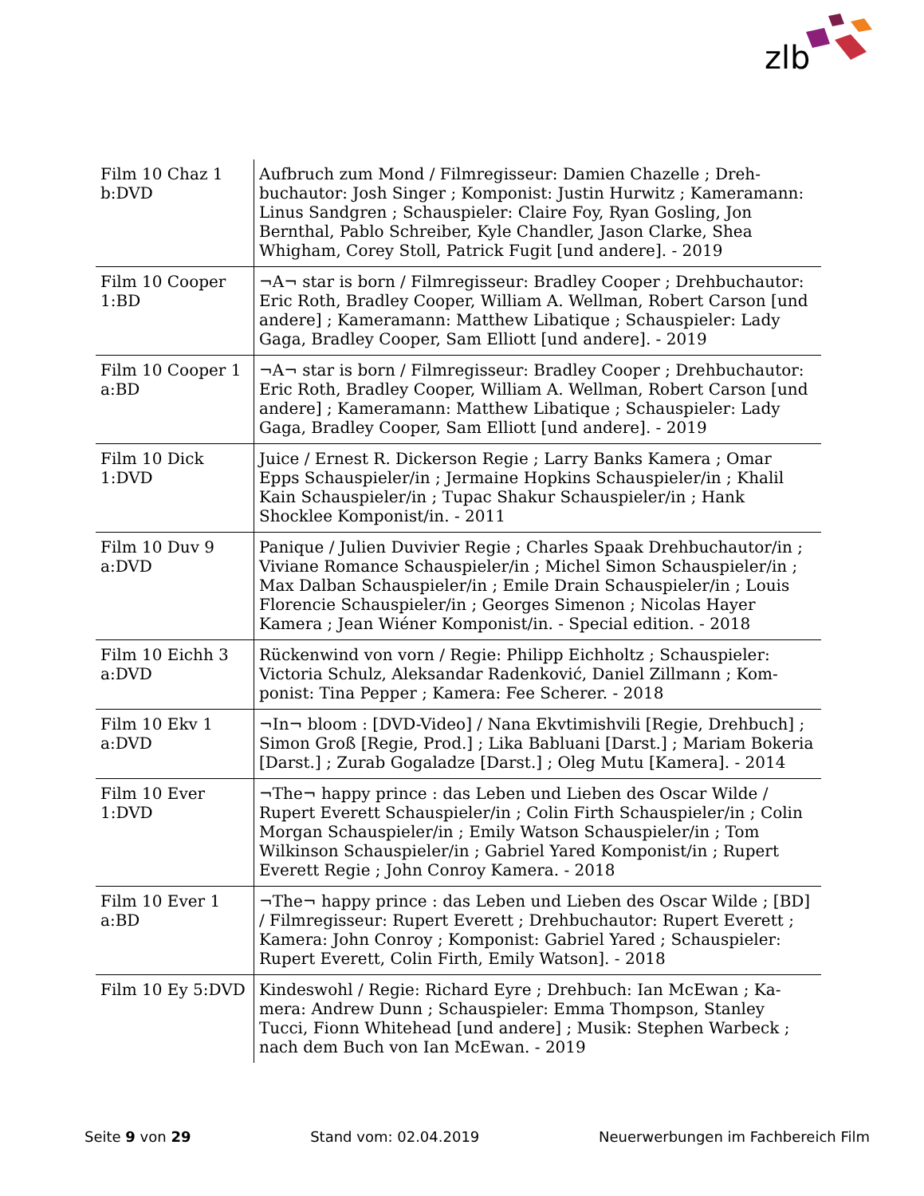zlb
| Film 10 Chaz 1 b:DVD | Aufbruch zum Mond / Filmregisseur: Damien Chazelle ; Dreh­buchautor: Josh Singer ; Komponist: Justin Hurwitz ; Kamera­mann: Linus Sandgren ; Schauspieler: Claire Foy, Ryan Gosling, Jon Bernthal, Pablo Schreiber, Kyle Chandler, Jason Clarke, Shea Whigham, Corey Stoll, Patrick Fugit [und andere]. - 2019 |
| Film 10 Cooper 1:BD | ¬A¬ star is born / Filmregisseur: Bradley Cooper ; Drehbuchau­tor: Eric Roth, Bradley Cooper, William A. Wellman, Robert Car­son [und andere] ; Kameramann: Matthew Libatique ; Schauspie­ler: Lady Gaga, Bradley Cooper, Sam Elliott [und andere]. - 2019 |
| Film 10 Cooper 1 a:BD | ¬A¬ star is born / Filmregisseur: Bradley Cooper ; Drehbuchau­tor: Eric Roth, Bradley Cooper, William A. Wellman, Robert Car­son [und andere] ; Kameramann: Matthew Libatique ; Schauspie­ler: Lady Gaga, Bradley Cooper, Sam Elliott [und andere]. - 2019 |
| Film 10 Dick 1:DVD | Juice / Ernest R. Dickerson Regie ; Larry Banks Kamera ; Omar Epps Schauspieler/in ; Jermaine Hopkins Schauspieler/in ; Khalil Kain Schauspieler/in ; Tupac Shakur Schauspieler/in ; Hank Shocklee Komponist/in. - 2011 |
| Film 10 Duv 9 a:DVD | Panique / Julien Duvivier Regie ; Charles Spaak Drehbuchautor/in ; Viviane Romance Schauspieler/in ; Michel Simon Schauspie­ler/in ; Max Dalban Schauspieler/in ; Emile Drain Schauspieler/in ; Louis Florencie Schauspieler/in ; Georges Simenon ; Nicolas Hayer Kamera ; Jean Wiéner Komponist/in. - Special edition. - 2018 |
| Film 10 Eichh 3 a:DVD | Rückenwind von vorn / Regie: Philipp Eichholtz ; Schauspieler: Victoria Schulz, Aleksandar Radenković, Daniel Zillmann ; Kom­ponist: Tina Pepper ; Kamera: Fee Scherer. - 2018 |
| Film 10 Ekv 1 a:DVD | ¬In¬ bloom : [DVD-Video] / Nana Ekvtimishvili [Regie, Dreh­buch] ; Simon Groß [Regie, Prod.] ; Lika Babluani [Darst.] ; Ma­riam Bokeria [Darst.] ; Zurab Gogaladze [Darst.] ; Oleg Mutu [Kamera]. - 2014 |
| Film 10 Ever 1:DVD | ¬The¬ happy prince : das Leben und Lieben des Oscar Wilde / Rupert Everett Schauspieler/in ; Colin Firth Schauspieler/in ; Co­lin Morgan Schauspieler/in ; Emily Watson Schauspieler/in ; Tom Wilkinson Schauspieler/in ; Gabriel Yared Komponist/in ; Rupert Everett Regie ; John Conroy Kamera. - 2018 |
| Film 10 Ever 1 a:BD | ¬The¬ happy prince : das Leben und Lieben des Oscar Wilde ; [BD] / Filmregisseur: Rupert Everett ; Drehbuchautor: Rupert Everett ; Kamera: John Conroy ; Komponist: Gabriel Yared ; Schauspieler: Rupert Everett, Colin Firth, Emily Watson]. - 2018 |
| Film 10 Ey 5:DVD | Kindeswohl / Regie: Richard Eyre ; Drehbuch: Ian McEwan ; Ka­mera: Andrew Dunn ; Schauspieler: Emma Thompson, Stanley Tucci, Fionn Whitehead [und andere] ; Musik: Stephen Warbeck ; nach dem Buch von Ian McEwan. - 2019 |
Seite 9 von 29 Stand vom: 02.04.2019 Neuerwerbungen im Fachbereich Film